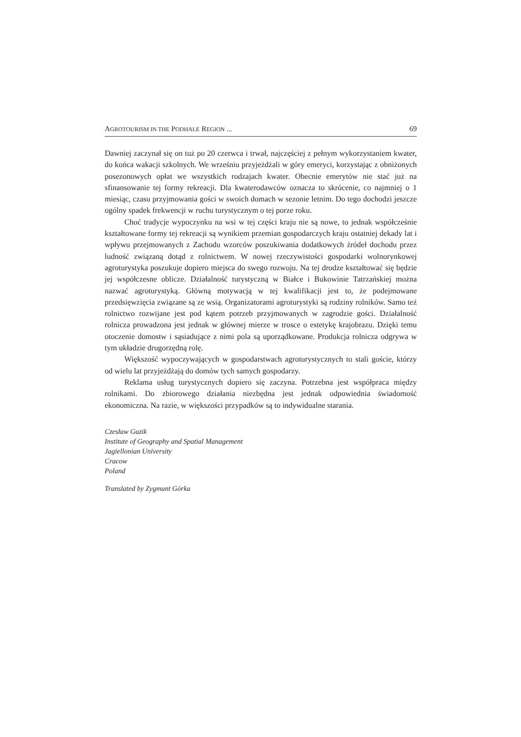AGROTOURISM IN THE PODHALE REGION ... 69
Dawniej zaczynał się on tuż po 20 czerwca i trwał, najczęściej z pełnym wykorzystaniem kwater, do końca wakacji szkolnych. We wrześniu przyjeżdżali w góry emeryci, korzystając z obniżonych posezonowych opłat we wszystkich rodzajach kwater. Obecnie emerytów nie stać już na sfinansowanie tej formy rekreacji. Dla kwaterodawców oznacza to skrócenie, co najmniej o 1 miesiąc, czasu przyjmowania gości w swoich domach w sezonie letnim. Do tego dochodzi jeszcze ogólny spadek frekwencji w ruchu turystycznym o tej porze roku.
Choć tradycje wypoczynku na wsi w tej części kraju nie są nowe, to jednak współcześnie kształtowane formy tej rekreacji są wynikiem przemian gospodarczych kraju ostatniej dekady lat i wpływu przejmowanych z Zachodu wzorców poszukiwania dodatkowych źródeł dochodu przez ludność związaną dotąd z rolnictwem. W nowej rzeczywistości gospodarki wolnorynkowej agroturystyka poszukuje dopiero miejsca do swego rozwoju. Na tej drodze kształtować się będzie jej współczesne oblicze. Działalność turystyczną w Białce i Bukowinie Tatrzańskiej można nazwać agroturystyką. Główną motywacją w tej kwalifikacji jest to, że podejmowane przedsięwzięcia związane są ze wsią. Organizatorami agroturystyki są rodziny rolników. Samo też rolnictwo rozwijane jest pod kątem potrzeb przyjmowanych w zagrodzie gości. Działalność rolnicza prowadzona jest jednak w głównej mierze w trosce o estetykę krajobrazu. Dzięki temu otoczenie domostw i sąsiadujące z nimi pola są uporządkowane. Produkcja rolnicza odgrywa w tym układzie drugorzędną rolę.
Większość wypoczywających w gospodarstwach agroturystycznych to stali goście, którzy od wielu lat przyjeżdżają do domów tych samych gospodarzy.
Reklama usług turystycznych dopiero się zaczyna. Potrzebna jest współpraca między rolnikami. Do zbiorowego działania niezbędna jest jednak odpowiednia świadomość ekonomiczna. Na razie, w większości przypadków są to indywidualne starania.
Czesław Guzik
Institute of Geography and Spatial Management
Jagiellonian University
Cracow
Poland
Translated by Zygmunt Górka